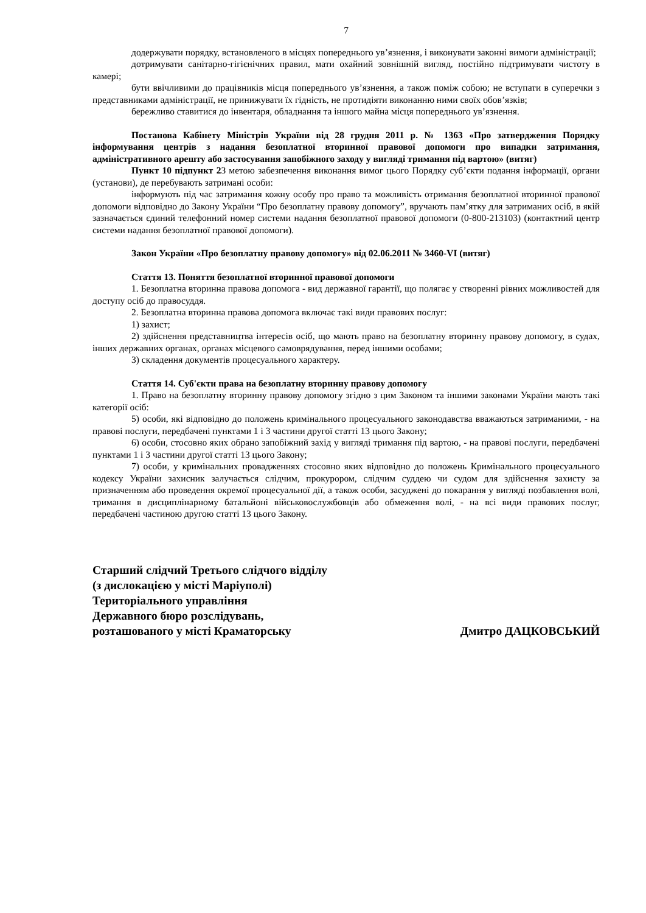7
додержувати порядку, встановленого в місцях попереднього ув’язнення, і виконувати законні вимоги адміністрації;
дотримувати санітарно-гігієнічних правил, мати охайний зовнішній вигляд, постійно підтримувати чистоту в камері;
бути ввічливими до працівників місця попереднього ув’язнення, а також поміж собою; не вступати в суперечки з представниками адміністрації, не принижувати їх гідність, не протидіяти виконанню ними своїх обов’язків;
бережливо ставитися до інвентаря, обладнання та іншого майна місця попереднього ув’язнення.
Постанова Кабінету Міністрів України від 28 грудня 2011 р. № 1363 «Про затвердження Порядку інформування центрів з надання безоплатної вторинної правової допомоги про випадки затримання, адміністративного арешту або застосування запобіжного заходу у вигляді тримання під вартою» (витяг)
Пункт 10 підпункт 2 З метою забезпечення виконання вимог цього Порядку суб’єкти подання інформації, органи (установи), де перебувають затримані особи:
інформують під час затримання кожну особу про право та можливість отримання безоплатної вторинної правової допомоги відповідно до Закону України “Про безоплатну правову допомогу”, вручають пам’ятку для затриманих осіб, в якій зазначається єдиний телефонний номер системи надання безоплатної правової допомоги (0-800-213103) (контактний центр системи надання безоплатної правової допомоги).
Закон України «Про безоплатну правову допомогу» від 02.06.2011 № 3460-VI (витяг)
Стаття 13. Поняття безоплатної вторинної правової допомоги
1. Безоплатна вторинна правова допомога - вид державної гарантії, що полягає у створенні рівних можливостей для доступу осіб до правосуддя.
2. Безоплатна вторинна правова допомога включає такі види правових послуг:
1) захист;
2) здійснення представництва інтересів осіб, що мають право на безоплатну вторинну правову допомогу, в судах, інших державних органах, органах місцевого самоврядування, перед іншими особами;
3) складення документів процесуального характеру.
Стаття 14. Суб'єкти права на безоплатну вторинну правову допомогу
1. Право на безоплатну вторинну правову допомогу згідно з цим Законом та іншими законами України мають такі категорії осіб:
5) особи, які відповідно до положень кримінального процесуального законодавства вважаються затриманими, - на правові послуги, передбачені пунктами 1 і 3 частини другої статті 13 цього Закону;
6) особи, стосовно яких обрано запобіжний захід у вигляді тримання під вартою, - на правові послуги, передбачені пунктами 1 і 3 частини другої статті 13 цього Закону;
7) особи, у кримінальних провадженнях стосовно яких відповідно до положень Кримінального процесуального кодексу України захисник залучається слідчим, прокурором, слідчим суддею чи судом для здійснення захисту за призначенням або проведення окремої процесуальної дії, а також особи, засуджені до покарання у вигляді позбавлення волі, тримання в дисциплінарному батальйоні військовослужбовців або обмеження волі, - на всі види правових послуг, передбачені частиною другою статті 13 цього Закону.
Старший слідчий Третього слідчого відділу
(з дислокацією у місті Маріуполі)
Територіального управління
Державного бюро розслідувань,
розташованого у місті Краматорську Дмитро ДАЦКОВСЬКИЙ